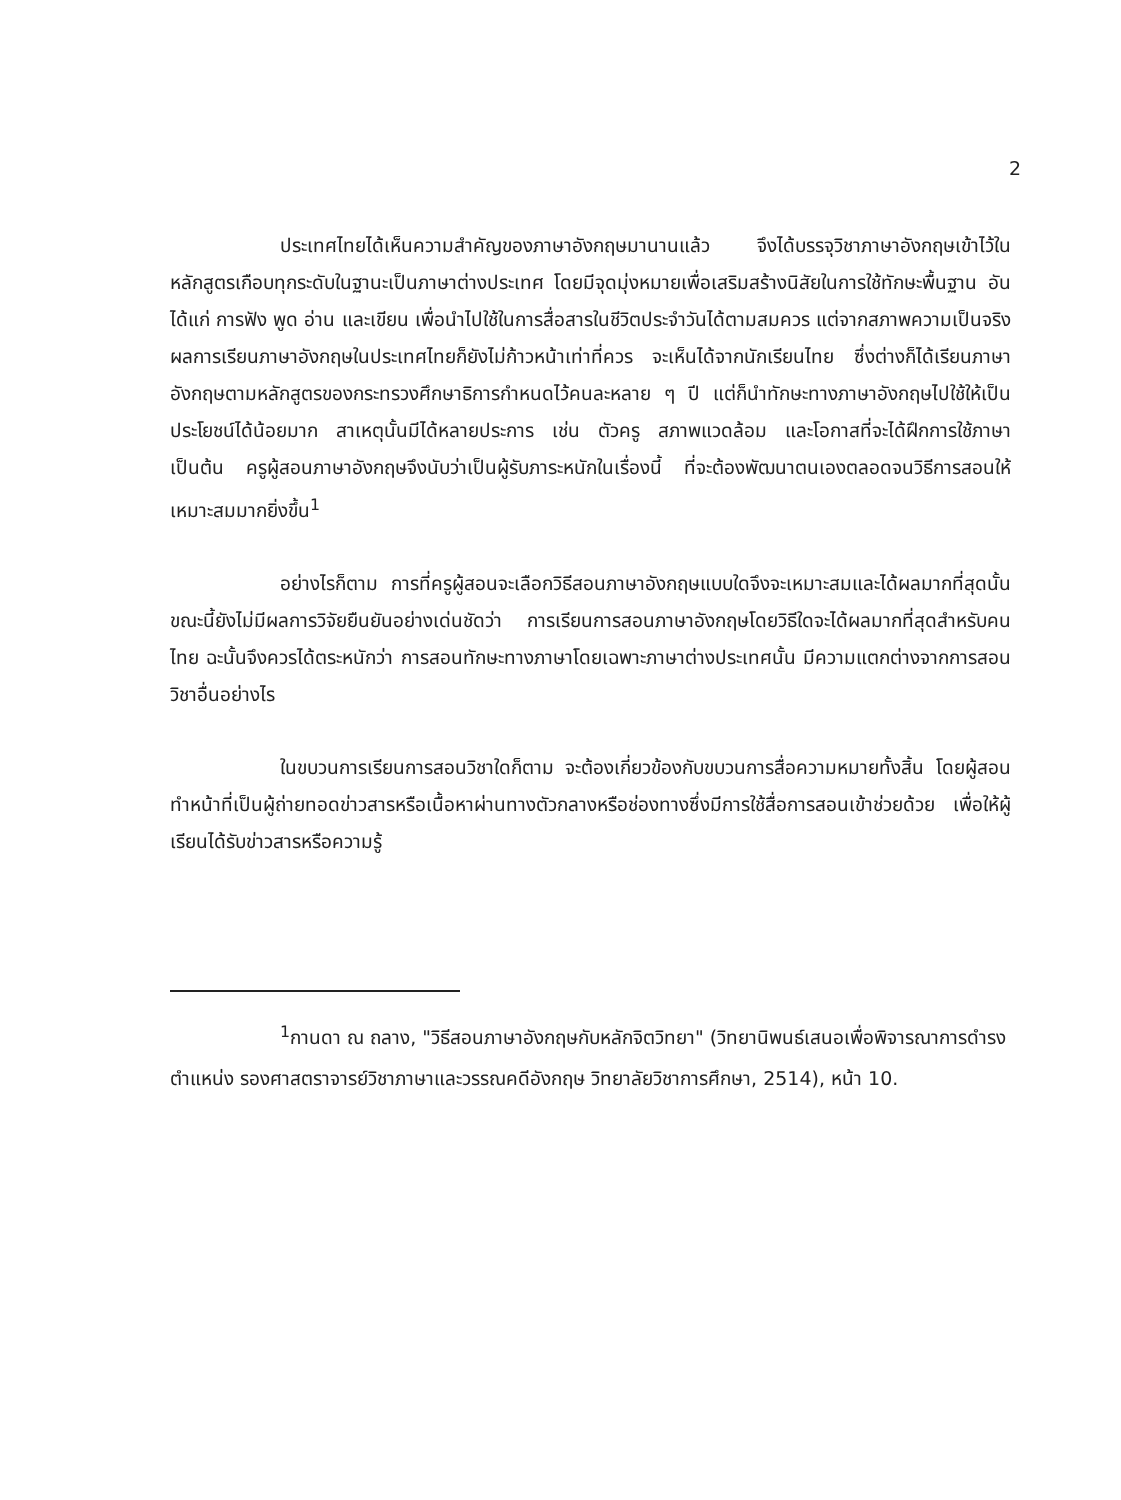2
ประเทศไทยได้เห็นความสำคัญของภาษาอังกฤษมานานแล้ว จึงได้บรรจุวิชาภาษาอังกฤษเข้าไว้ในหลักสูตรเกือบทุกระดับในฐานะเป็นภาษาต่างประเทศ โดยมีจุดมุ่งหมายเพื่อเสริมสร้างนิสัยในการใช้ทักษะพื้นฐาน อันได้แก่ การฟัง พูด อ่าน และเขียน เพื่อนำไปใช้ในการสื่อสารในชีวิตประจำวันได้ตามสมควร แต่จากสภาพความเป็นจริง ผลการเรียนภาษาอังกฤษในประเทศไทยก็ยังไม่ก้าวหน้าเท่าที่ควร จะเห็นได้จากนักเรียนไทย ซึ่งต่างก็ได้เรียนภาษาอังกฤษตามหลักสูตรของกระทรวงศึกษาธิการกำหนดไว้คนละหลาย ๆ ปี แต่ก็นำทักษะทางภาษาอังกฤษไปใช้ให้เป็นประโยชน์ได้น้อยมาก สาเหตุนั้นมีได้หลายประการ เช่น ตัวครู สภาพแวดล้อม และโอกาสที่จะได้ฝึกการใช้ภาษา เป็นต้น ครูผู้สอนภาษาอังกฤษจึงนับว่าเป็นผู้รับภาระหนักในเรื่องนี้ ที่จะต้องพัฒนาตนเองตลอดจนวิธีการสอนให้เหมาะสมมากยิ่งขึ้น<sup>1</sup>
อย่างไรก็ตาม การที่ครูผู้สอนจะเลือกวิธีสอนภาษาอังกฤษแบบใดจึงจะเหมาะสมและได้ผลมากที่สุดนั้น ขณะนี้ยังไม่มีผลการวิจัยยืนยันอย่างเด่นชัดว่า การเรียนการสอนภาษาอังกฤษโดยวิธีใดจะได้ผลมากที่สุดสำหรับคนไทย ฉะนั้นจึงควรได้ตระหนักว่า การสอนทักษะทางภาษาโดยเฉพาะภาษาต่างประเทศนั้น มีความแตกต่างจากการสอนวิชาอื่นอย่างไร
ในขบวนการเรียนการสอนวิชาใดก็ตาม จะต้องเกี่ยวข้องกับขบวนการสื่อความหมายทั้งสิ้น โดยผู้สอนทำหน้าที่เป็นผู้ถ่ายทอดข่าวสารหรือเนื้อหาผ่านทางตัวกลางหรือช่องทางซึ่งมีการใช้สื่อการสอนเข้าช่วยด้วย เพื่อให้ผู้เรียนได้รับข่าวสารหรือความรู้
<sup>1</sup> กานดา ณ ถลาง, "วิธีสอนภาษาอังกฤษกับหลักจิตวิทยา" (วิทยานิพนธ์เสนอเพื่อพิจารณาการดำรงตำแหน่ง รองศาสตราจารย์วิชาภาษาและวรรณคดีอังกฤษ วิทยาลัยวิชาการศึกษา, 2514), หน้า 10.